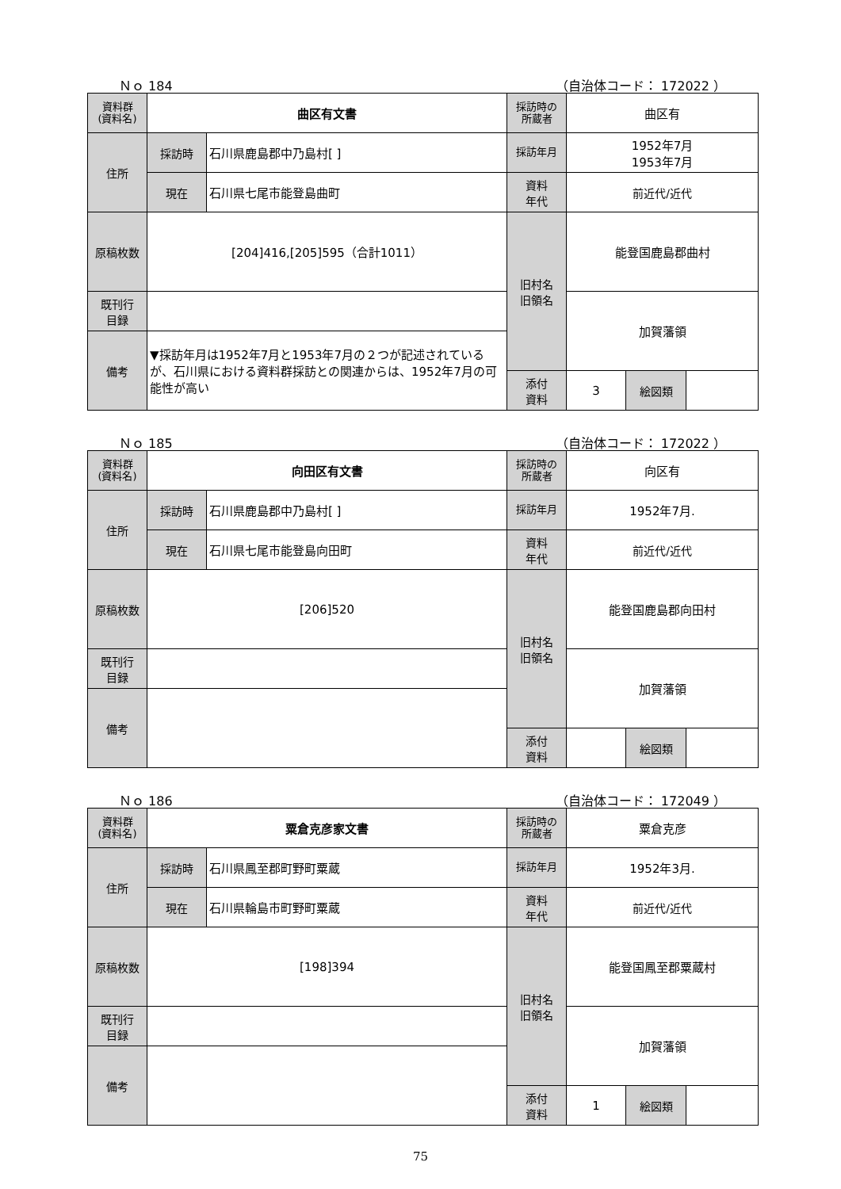Ｎｏ 184 （自治体コード： 172022 ）
| 資料群 (資料名) | 曲区有文書 | | 採訪時の 所蔵者 | 曲区有 | | |
| 住所 | 採訪時 | 石川県鹿島郡中乃島村[ ] | 採訪年月 | 1952年7月 1953年7月 | | |
| | 現在 | 石川県七尾市能登島曲町 | 資料 年代 | 前近代/近代 | | |
| 原稿枚数 | [204]416,[205]595（合計1011） | | 旧村名 旧領名 | 能登国鹿島郡曲村 | | |
| 既刊行 目録 | | | | 加賀藩領 | | |
| 備考 | ▼採訪年月は1952年7月と1953年7月の２つが記述されているが、石川県における資料群採訪との関連からは、1952年7月の可能性が高い | | | | | |
| | | | 添付 資料 | 3 | 絵図類 | |
Ｎｏ 185 （自治体コード： 172022 ）
| 資料群 (資料名) | 向田区有文書 | | 採訪時の 所蔵者 | 向区有 | | |
| 住所 | 採訪時 | 石川県鹿島郡中乃島村[ ] | 採訪年月 | 1952年7月. | | |
| | 現在 | 石川県七尾市能登島向田町 | 資料 年代 | 前近代/近代 | | |
| 原稿枚数 | [206]520 | | 旧村名 旧領名 | 能登国鹿島郡向田村 | | |
| 既刊行 目録 | | | | 加賀藩領 | | |
| 備考 | | | | | | |
| | | | 添付 資料 | | 絵図類 | |
Ｎｏ 186 （自治体コード： 172049 ）
| 資料群 (資料名) | 粟倉克彦家文書 | | 採訪時の 所蔵者 | 粟倉克彦 | | |
| 住所 | 採訪時 | 石川県鳳至郡町野町粟蔵 | 採訪年月 | 1952年3月. | | |
| | 現在 | 石川県輪島市町野町粟蔵 | 資料 年代 | 前近代/近代 | | |
| 原稿枚数 | [198]394 | | 旧村名 旧領名 | 能登国鳳至郡粟蔵村 | | |
| 既刊行 目録 | | | | 加賀藩領 | | |
| 備考 | | | | | | |
| | | | 添付 資料 | 1 | 絵図類 | |
75